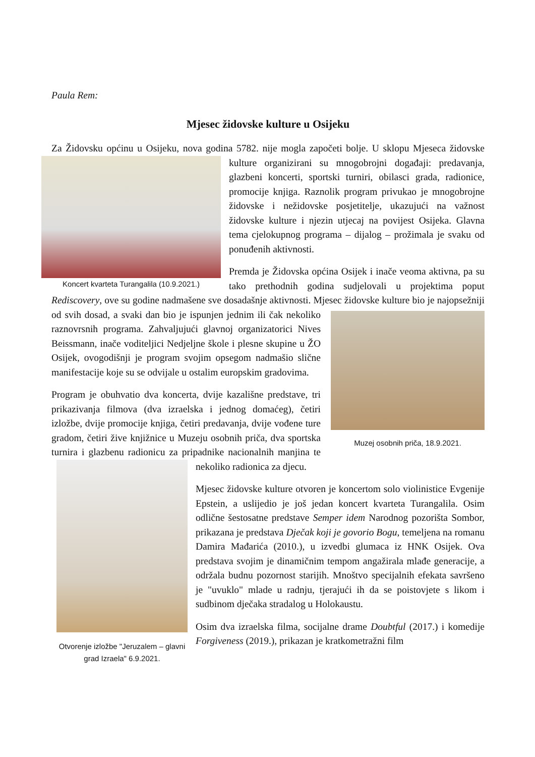Paula Rem:
Mjesec židovske kulture u Osijeku
Za Židovsku općinu u Osijeku, nova godina 5782. nije mogla započeti bolje. U sklopu Mjeseca
Koncert kvarteta Turangalila (10.9.2021.)
židovske kulture organizirani su mnogobrojni događaji: predavanja, glazbeni koncerti, sportski turniri, obilasci grada, radionice, promocije knjiga. Raznolik program privukao je mnogobrojne židovske i nežidovske posjetitelje, ukazujući na važnost židovske kulture i njezin utjecaj na povijest Osijeka. Glavna tema cjelokupnog programa – dijalog – prožimala je svaku od ponuđenih aktivnosti.
Premda je Židovska općina Osijek i inače veoma aktivna, pa su tako prethodnih godina sudjelovali u projektima poput Rediscovery, ove su godine nadmašene sve dosadašnje aktivnosti. Mjesec židovske kulture bio je najopsežniji od svih dosad, a svaki dan bio je
Muzej osobnih priča, 18.9.2021.
ispunjen jednim ili čak nekoliko raznovrsnih programa. Zahvaljujući glavnoj organizatorici Nives Beissmann, inače voditeljici Nedjeljne škole i plesne skupine u ŽO Osijek, ovogodišnji je program svojim opsegom nadmašio slične manifestacije koje su se odvijale u ostalim europskim gradovima.
Program je obuhvatio dva koncerta, dvije kazališne predstave, tri prikazivanja filmova (dva izraelska i jednog domaćeg), četiri izložbe, dvije promocije knjiga, četiri predavanja, dvije vođene ture gradom, četiri žive knjižnice u Muzeju osobnih priča, dva sportska turnira i glazbenu radionicu za pripadnike
Otvorenje izložbe "Jeruzalem – glavni grad Izraela" 6.9.2021.
nacionalnih manjina te nekoliko radionica za djecu.
Mjesec židovske kulture otvoren je koncertom solo violinistice Evgenije Epstein, a uslijedio je još jedan koncert kvarteta Turangalila. Osim odlične šestosatne predstave Semper idem Narodnog pozorišta Sombor, prikazana je predstava Dječak koji je govorio Bogu, temeljena na romanu Damira Mađarića (2010.), u izvedbi glumaca iz HNK Osijek. Ova predstava svojim je dinamičnim tempom angažirala mlađe generacije, a održala budnu pozornost starijih. Mnoštvo specijalnih efekata savršeno je "uvuklo" mlade u radnju, tjerajući ih da se poistovjete s likom i sudbinom dječaka stradalog u Holokaustu.
Osim dva izraelska filma, socijalne drame Doubtful (2017.) i komedije Forgiveness (2019.), prikazan je kratkometražni film